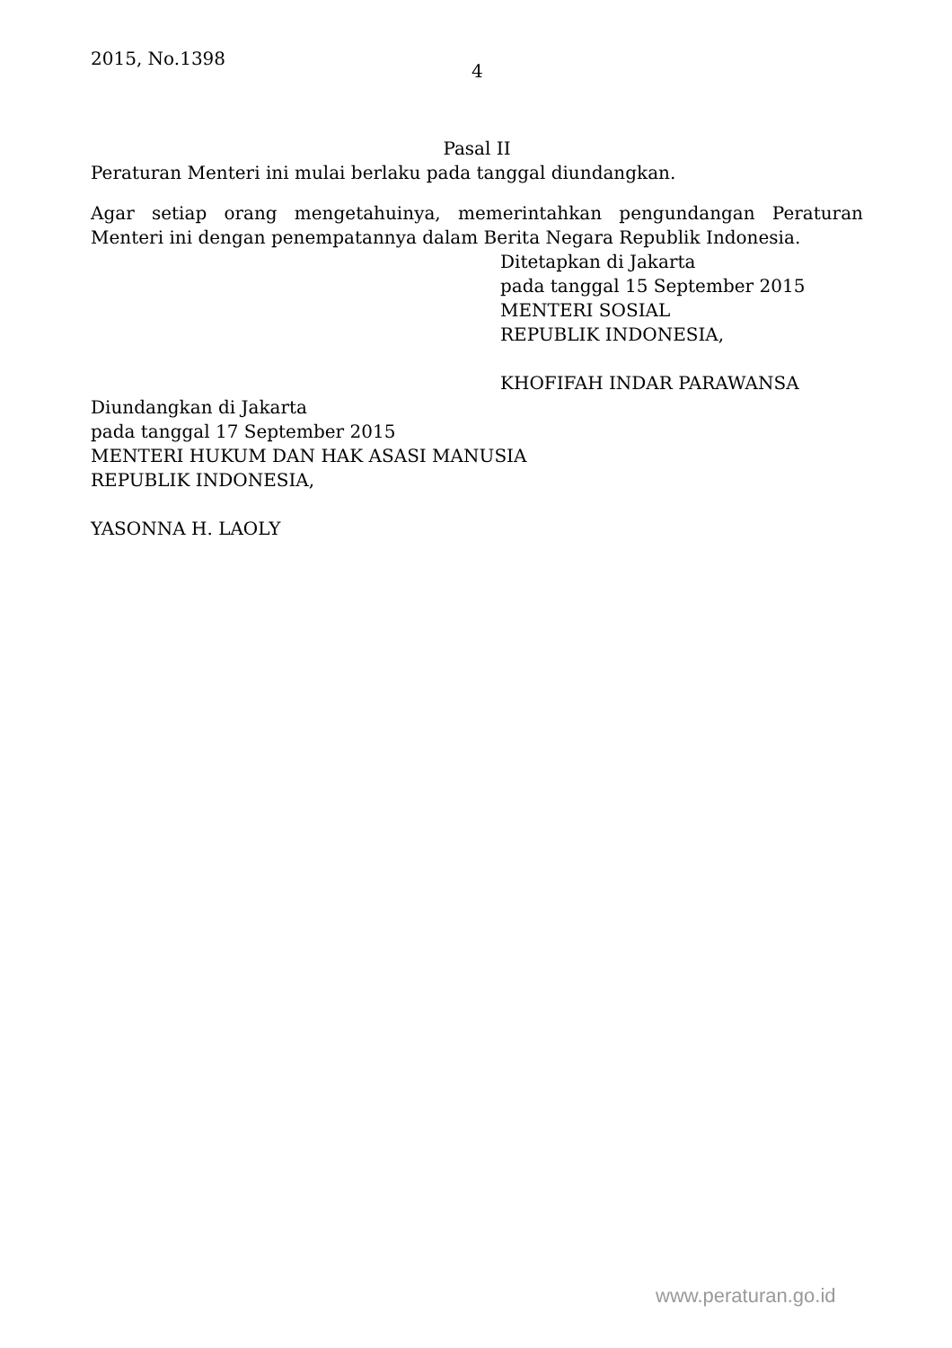2015, No.1398
4
Pasal II
Peraturan Menteri ini mulai berlaku pada tanggal diundangkan.
Agar setiap orang mengetahuinya, memerintahkan pengundangan Peraturan Menteri ini dengan penempatannya dalam Berita Negara Republik Indonesia.
Ditetapkan di Jakarta
pada tanggal 15 September 2015
MENTERI SOSIAL
REPUBLIK INDONESIA,
KHOFIFAH INDAR PARAWANSA
Diundangkan di Jakarta
pada tanggal 17 September 2015
MENTERI HUKUM DAN HAK ASASI MANUSIA
REPUBLIK INDONESIA,
YASONNA H. LAOLY
www.peraturan.go.id